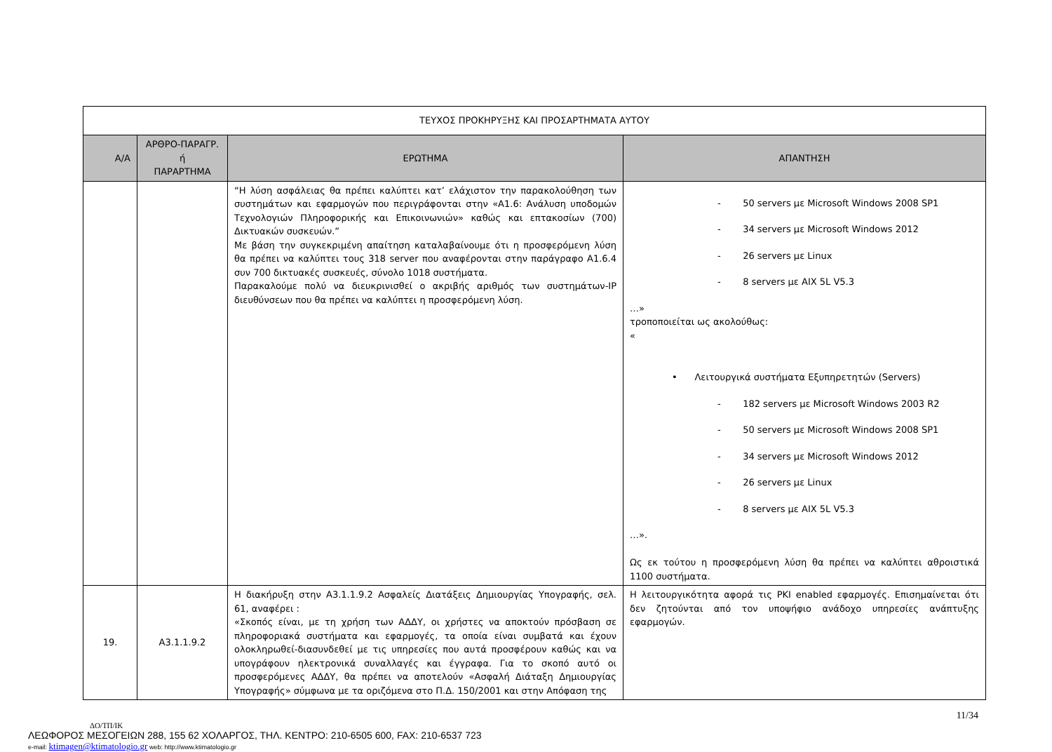| ΤΕΥΧΟΣ ΠΡΟΚΗΡΥΞΗΣ ΚΑΙ ΠΡΟΣΑΡΤΗΜΑΤΑ ΑΥΤΟΥ | | | |
| Α/Α | ΑΡΘΡΟ-ΠΑΡΑΓΡ. ή ΠΑΡΑΡΤΗΜΑ | ΕΡΩΤΗΜΑ | ΑΠΑΝΤΗΣΗ |
| | | “Η λύση ασφάλειας θα πρέπει καλύπτει κατ’ ελάχιστον την παρακολούθηση των συστημάτων και εφαρμογών που περιγράφονται στην «Α1.6: Ανάλυση υποδομών Τεχνολογιών Πληροφορικής και Επικοινωνιών» καθώς και επτακοσίων (700) Δικτυακών συσκευών.” Με βάση την συγκεκριμένη απαίτηση καταλαβαίνουμε ότι η προσφερόμενη λύση θα πρέπει να καλύπτει τους 318 server που αναφέρονται στην παράγραφο Α1.6.4 συν 700 δικτυακές συσκευές, σύνολο 1018 συστήματα. Παρακαλούμε πολύ να διευκρινισθεί ο ακριβής αριθμός των συστημάτων-IP διευθύνσεων που θα πρέπει να καλύπτει η προσφερόμενη λύση. | - 50 servers με Microsoft Windows 2008 SP1 - 34 servers με Microsoft Windows 2012 - 26 servers με Linux - 8 servers με AIX 5L V5.3 …» τροποποιείται ως ακολούθως: « • Λειτουργικά συστήματα Εξυπηρετητών (Servers) - 182 servers με Microsoft Windows 2003 R2 - 50 servers με Microsoft Windows 2008 SP1 - 34 servers με Microsoft Windows 2012 - 26 servers με Linux - 8 servers με AIX 5L V5.3 …». Ως εκ τούτου η προσφερόμενη λύση θα πρέπει να καλύπτει αθροιστικά 1100 συστήματα. |
| 19. | Α3.1.1.9.2 | Η διακήρυξη στην Α3.1.1.9.2 Ασφαλείς Διατάξεις Δημιουργίας Υπογραφής, σελ. 61, αναφέρει : «Σκοπός είναι, με τη χρήση των ΑΔΔΥ, οι χρήστες να αποκτούν πρόσβαση σε πληροφοριακά συστήματα και εφαρμογές, τα οποία είναι συμβατά και έχουν ολοκληρωθεί-διασυνδεθεί με τις υπηρεσίες που αυτά προσφέρουν καθώς και να υπογράφουν ηλεκτρονικά συναλλαγές και έγγραφα. Για το σκοπό αυτό οι προσφερόμενες ΑΔΔΥ, θα πρέπει να αποτελούν «Ασφαλή Διάταξη Δημιουργίας Υπογραφής» σύμφωνα με τα οριζόμενα στο Π.Δ. 150/2001 και στην Απόφαση της | Η λειτουργικότητα αφορά τις PKI enabled εφαρμογές. Επισημαίνεται ότι δεν ζητούνται από τον υποψήφιο ανάδοχο υπηρεσίες ανάπτυξης εφαρμογών. |
11/34
ΔΟ/ΤΠ/ΙΚ
ΛΕΩΦΟΡΟΣ ΜΕΣΟΓΕΙΩΝ 288, 155 62 ΧΟΛΑΡΓΟΣ, ΤΗΛ. ΚΕΝΤΡΟ: 210-6505 600, FAX: 210-6537 723
e-mail: ktimagen@ktimatologio.gr web: http://www.ktimatologio.gr